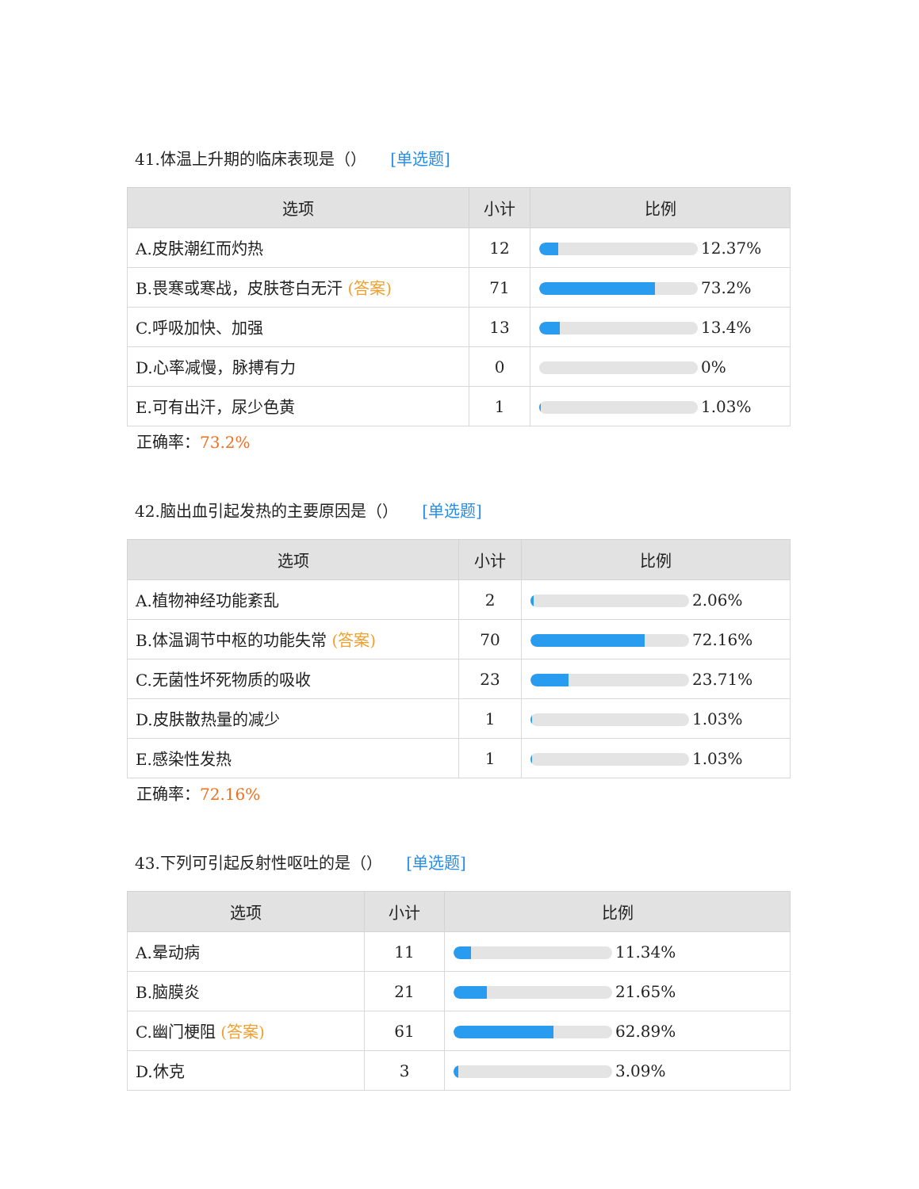41.体温上升期的临床表现是（） [单选题]
| 选项 | 小计 | 比例 |
| --- | --- | --- |
| A.皮肤潮红而灼热 | 12 | 12.37% |
| B.畏寒或寒战，皮肤苍白无汗 (答案) | 71 | 73.2% |
| C.呼吸加快、加强 | 13 | 13.4% |
| D.心率减慢，脉搏有力 | 0 | 0% |
| E.可有出汗，尿少色黄 | 1 | 1.03% |
正确率：73.2%
42.脑出血引起发热的主要原因是（） [单选题]
| 选项 | 小计 | 比例 |
| --- | --- | --- |
| A.植物神经功能紊乱 | 2 | 2.06% |
| B.体温调节中枢的功能失常 (答案) | 70 | 72.16% |
| C.无菌性坏死物质的吸收 | 23 | 23.71% |
| D.皮肤散热量的减少 | 1 | 1.03% |
| E.感染性发热 | 1 | 1.03% |
正确率：72.16%
43.下列可引起反射性呕吐的是（） [单选题]
| 选项 | 小计 | 比例 |
| --- | --- | --- |
| A.晕动病 | 11 | 11.34% |
| B.脑膜炎 | 21 | 21.65% |
| C.幽门梗阻 (答案) | 61 | 62.89% |
| D.休克 | 3 | 3.09% |